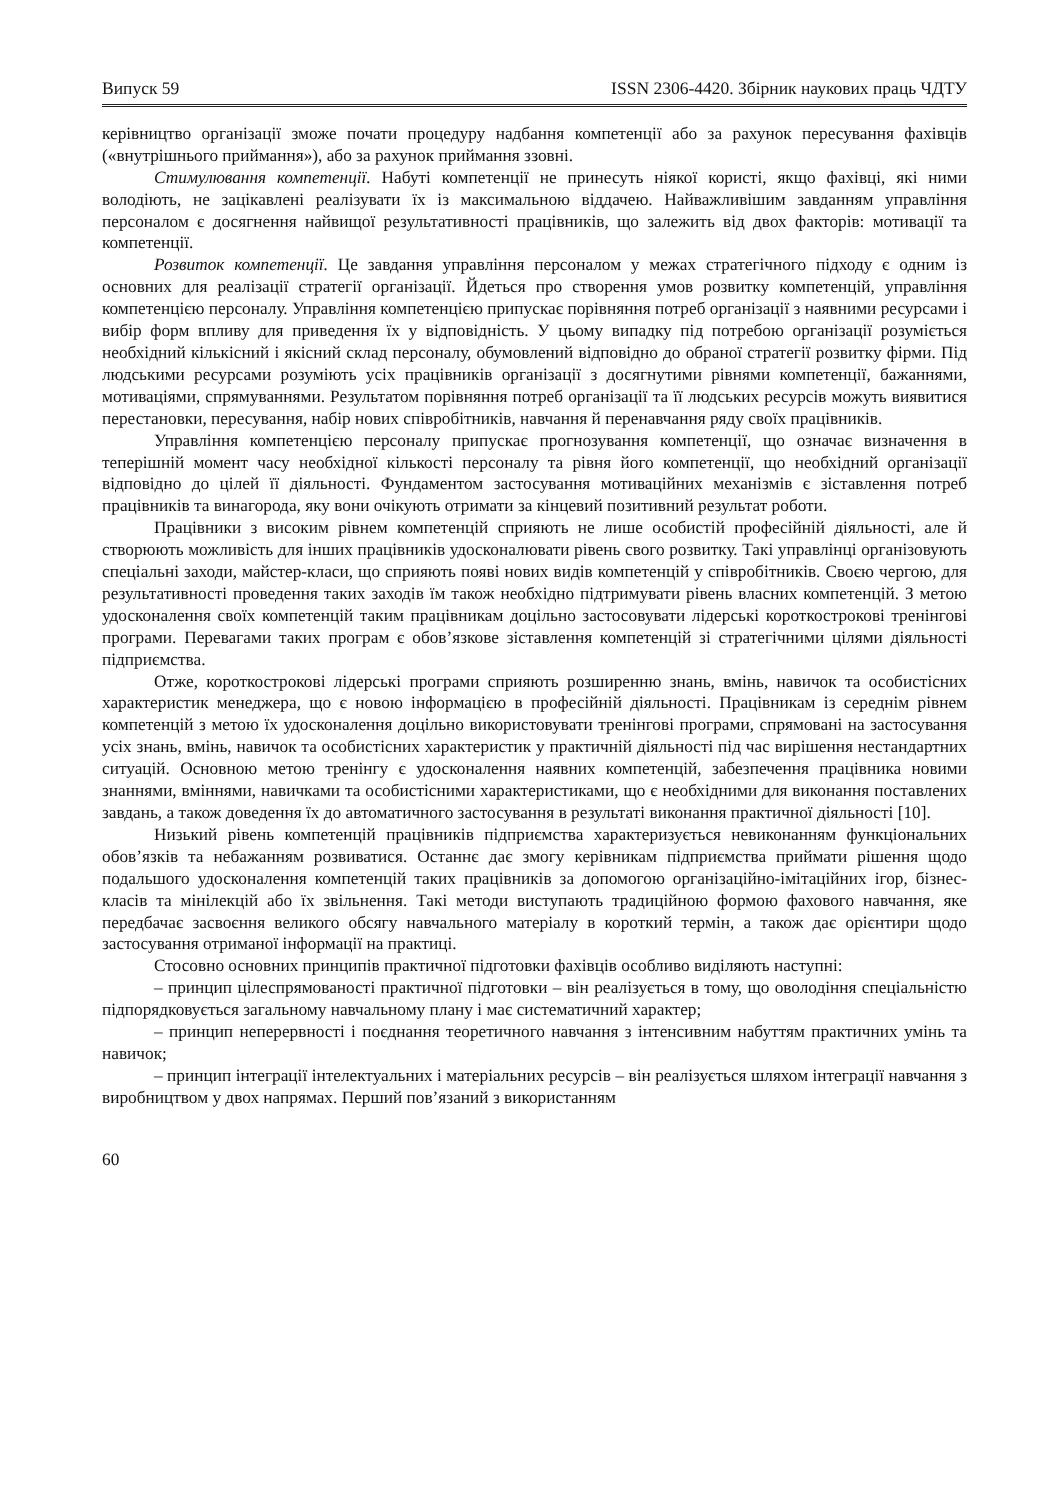Випуск 59 ISSN 2306-4420. Збірник наукових праць ЧДТУ
керівництво організації зможе почати процедуру надбання компетенції або за рахунок пересування фахівців («внутрішнього приймання»), або за рахунок приймання ззовні.
Стимулювання компетенції. Набуті компетенції не принесуть ніякої користі, якщо фахівці, які ними володіють, не зацікавлені реалізувати їх із максимальною віддачею. Найважливішим завданням управління персоналом є досягнення найвищої результативності працівників, що залежить від двох факторів: мотивації та компетенції.
Розвиток компетенції. Це завдання управління персоналом у межах стратегічного підходу є одним із основних для реалізації стратегії організації. Йдеться про створення умов розвитку компетенцій, управління компетенцією персоналу. Управління компетенцією припускає порівняння потреб організації з наявними ресурсами і вибір форм впливу для приведення їх у відповідність. У цьому випадку під потребою організації розуміється необхідний кількісний і якісний склад персоналу, обумовлений відповідно до обраної стратегії розвитку фірми. Під людськими ресурсами розуміють усіх працівників організації з досягнутими рівнями компетенції, бажаннями, мотиваціями, спрямуваннями. Результатом порівняння потреб організації та її людських ресурсів можуть виявитися перестановки, пересування, набір нових співробітників, навчання й перенавчання ряду своїх працівників.
Управління компетенцією персоналу припускає прогнозування компетенції, що означає визначення в теперішній момент часу необхідної кількості персоналу та рівня його компетенції, що необхідний організації відповідно до цілей її діяльності. Фундаментом застосування мотиваційних механізмів є зіставлення потреб працівників та винагорода, яку вони очікують отримати за кінцевий позитивний результат роботи.
Працівники з високим рівнем компетенцій сприяють не лише особистій професійній діяльності, але й створюють можливість для інших працівників удосконалювати рівень свого розвитку. Такі управлінці організовують спеціальні заходи, майстер-класи, що сприяють появі нових видів компетенцій у співробітників. Своєю чергою, для результативності проведення таких заходів їм також необхідно підтримувати рівень власних компетенцій. З метою удосконалення своїх компетенцій таким працівникам доцільно застосовувати лідерські короткострокові тренінгові програми. Перевагами таких програм є обов’язкове зіставлення компетенцій зі стратегічними цілями діяльності підприємства.
Отже, короткострокові лідерські програми сприяють розширенню знань, вмінь, навичок та особистісних характеристик менеджера, що є новою інформацією в професійній діяльності. Працівникам із середнім рівнем компетенцій з метою їх удосконалення доцільно використовувати тренінгові програми, спрямовані на застосування усіх знань, вмінь, навичок та особистісних характеристик у практичній діяльності під час вирішення нестандартних ситуацій. Основною метою тренінгу є удосконалення наявних компетенцій, забезпечення працівника новими знаннями, вміннями, навичками та особистісними характеристиками, що є необхідними для виконання поставлених завдань, а також доведення їх до автоматичного застосування в результаті виконання практичної діяльності [10].
Низький рівень компетенцій працівників підприємства характеризується невиконанням функціональних обов’язків та небажанням розвиватися. Останнє дає змогу керівникам підприємства приймати рішення щодо подальшого удосконалення компетенцій таких працівників за допомогою організаційно-імітаційних ігор, бізнес-класів та мінілекцій або їх звільнення. Такі методи виступають традиційною формою фахового навчання, яке передбачає засвоєння великого обсягу навчального матеріалу в короткий термін, а також дає орієнтири щодо застосування отриманої інформації на практиці.
Стосовно основних принципів практичної підготовки фахівців особливо виділяють наступні:
– принцип цілеспрямованості практичної підготовки – він реалізується в тому, що оволодіння спеціальністю підпорядковується загальному навчальному плану і має систематичний характер;
– принцип неперервності і поєднання теоретичного навчання з інтенсивним набуттям практичних умінь та навичок;
– принцип інтеграції інтелектуальних і матеріальних ресурсів – він реалізується шляхом інтеграції навчання з виробництвом у двох напрямах. Перший пов’язаний з використанням
60